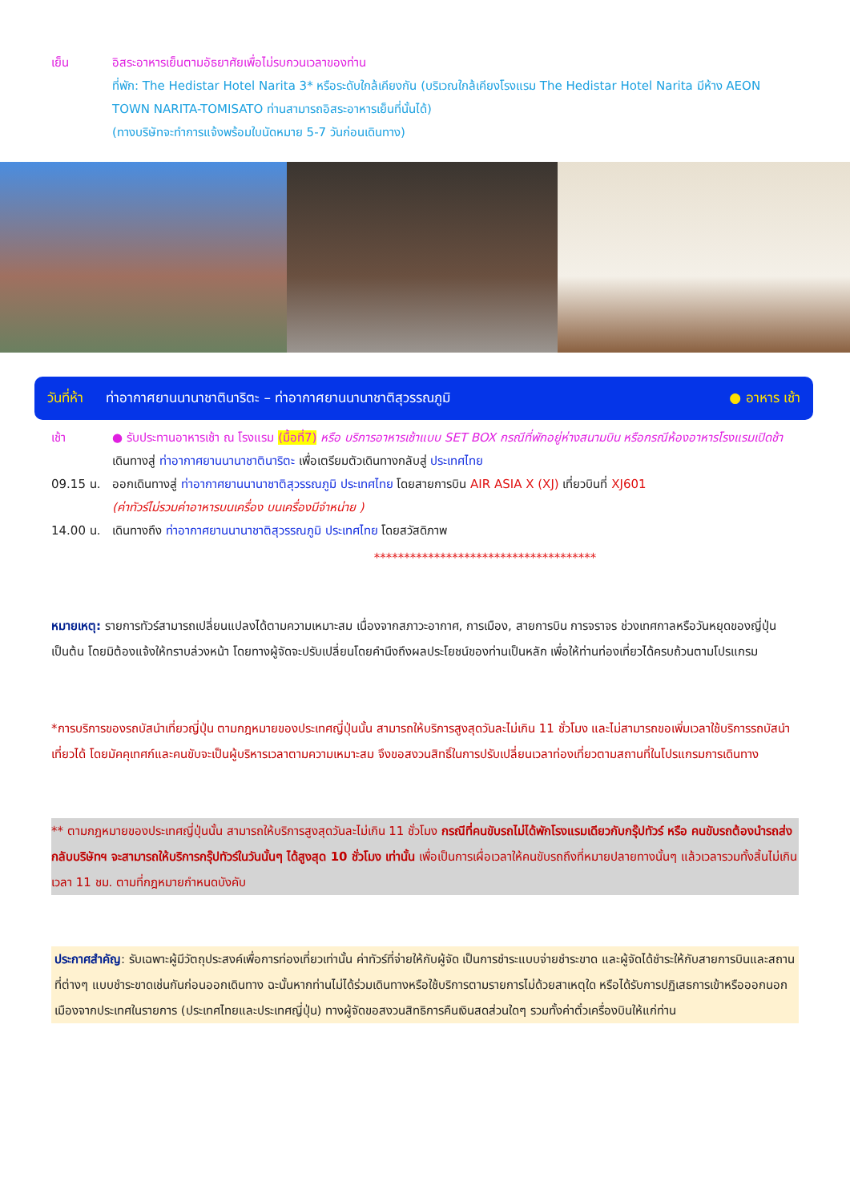เย็น อิสระอาหารเย็นตามอัธยาศัยเพื่อไม่รบกวนเวลาของท่าน
ที่พัก: The Hedistar Hotel Narita 3* หรือระดับใกล้เคียงกัน (บริเวณใกล้เคียงโรงแรม The Hedistar Hotel Narita มีห้าง AEON TOWN NARITA-TOMISATO ท่านสามารถอิสระอาหารเย็นที่นั้นได้)
(ทางบริษัทจะทำการแจ้งพร้อมใบนัดหมาย 5-7 วันก่อนเดินทาง)
วันที่ห้า ท่าอากาศยานนานาชาตินาริตะ – ท่าอากาศยานนานาชาติสุวรรณภูมิ ● อาหาร เช้า
เช้า ● รับประทานอาหารเช้า ณ โรงแรม (มื้อที่7) หรือ บริการอาหารเช้าแบบ SET BOX กรณีที่พักอยู่ห่างสนามบิน หรือกรณีห้องอาหารโรงแรมเปิดช้า
เดินทางสู่ ท่าอากาศยานนานาชาตินาริตะ เพื่อเตรียมตัวเดินทางกลับสู่ ประเทศไทย
09.15 น. ออกเดินทางสู่ ท่าอากาศยานนานาชาติสุวรรณภูมิ ประเทศไทย โดยสายการบิน AIR ASIA X (XJ) เที่ยวบินที่ XJ601
(ค่าทัวร์ไม่รวมค่าอาหารบนเครื่อง บนเครื่องมีจำหน่าย )
14.00 น. เดินทางถึง ท่าอากาศยานนานาชาติสุวรรณภูมิ ประเทศไทย โดยสวัสดิภาพ
*************************************
หมายเหตุ: รายการทัวร์สามารถเปลี่ยนแปลงได้ตามความเหมาะสม เนื่องจากสภาวะอากาศ, การเมือง, สายการบิน การจราจร ช่วงเทศกาลหรือวันหยุดของญี่ปุ่น เป็นต้น โดยมิต้องแจ้งให้ทราบล่วงหน้า โดยทางผู้จัดจะปรับเปลี่ยนโดยคำนึงถึงผลประโยชน์ของท่านเป็นหลัก เพื่อให้ท่านท่องเที่ยวได้ครบถ้วนตามโปรแกรม
*การบริการของรถบัสนำเที่ยวญี่ปุ่น ตามกฎหมายของประเทศญี่ปุ่นนั้น สามารถให้บริการสูงสุดวันละไม่เกิน 11 ชั่วโมง และไม่สามารถขอเพิ่มเวลาใช้บริการรถบัสนำเที่ยวได้ โดยมัคคุเทศก์และคนขับจะเป็นผู้บริหารเวลาตามความเหมาะสม จึงขอสงวนสิทธิ์ในการปรับเปลี่ยนเวลาท่องเที่ยวตามสถานที่ในโปรแกรมการเดินทาง
** ตามกฎหมายของประเทศญี่ปุ่นนั้น สามารถให้บริการสูงสุดวันละไม่เกิน 11 ชั่วโมง กรณีที่คนขับรถไม่ได้พักโรงแรมเดียวกับกรุ๊ปทัวร์ หรือ คนขับรถต้องนำรถส่งกลับบริษัทฯ จะสามารถให้บริการกรุ๊ปทัวร์ในวันนั้นๆ ได้สูงสุด 10 ชั่วโมง เท่านั้น เพื่อเป็นการเผื่อเวลาให้คนขับรถถึงที่หมายปลายทางนั้นๆ แล้วเวลารวมทั้งสิ้นไม่เกินเวลา 11 ชม. ตามที่กฎหมายกำหนดบังคับ
ประกาศสำคัญ: รับเฉพาะผู้มีวัตถุประสงค์เพื่อการท่องเที่ยวเท่านั้น ค่าทัวร์ที่จ่ายให้กับผู้จัด เป็นการชำระแบบจ่ายชำระขาด และผู้จัดได้ชำระให้กับสายการบินและสถานที่ต่างๆ แบบชำระขาดเช่นกันก่อนออกเดินทาง ฉะนั้นหากท่านไม่ได้ร่วมเดินทางหรือใช้บริการตามรายการไม่ด้วยสาเหตุใด หรือได้รับการปฏิเสธการเข้าหรือออกนอกเมืองจากประเทศในรายการ (ประเทศไทยและประเทศญี่ปุ่น) ทางผู้จัดขอสงวนสิทธิการคืนเงินสดส่วนใดๆ รวมทั้งค่าตั๋วเครื่องบินให้แก่ท่าน